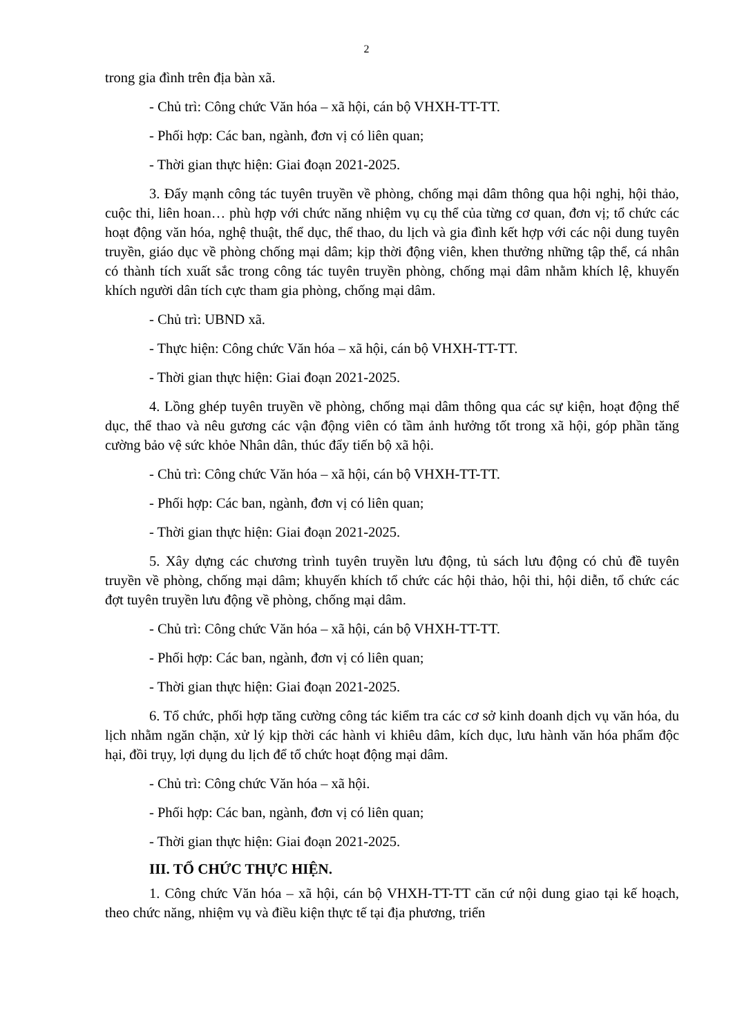2
trong gia đình trên địa bàn xã.
- Chủ trì: Công chức Văn hóa – xã hội, cán bộ VHXH-TT-TT.
- Phối hợp: Các ban, ngành, đơn vị có liên quan;
- Thời gian thực hiện: Giai đoạn 2021-2025.
3. Đẩy mạnh công tác tuyên truyền về phòng, chống mại dâm thông qua hội nghị, hội thảo, cuộc thi, liên hoan… phù hợp với chức năng nhiệm vụ cụ thể của từng cơ quan, đơn vị; tổ chức các hoạt động văn hóa, nghệ thuật, thể dục, thể thao, du lịch và gia đình kết hợp với các nội dung tuyên truyền, giáo dục về phòng chống mại dâm; kịp thời động viên, khen thưởng những tập thể, cá nhân có thành tích xuất sắc trong công tác tuyên truyền phòng, chống mại dâm nhằm khích lệ, khuyến khích người dân tích cực tham gia phòng, chống mại dâm.
- Chủ trì: UBND xã.
- Thực hiện: Công chức Văn hóa – xã hội, cán bộ VHXH-TT-TT.
- Thời gian thực hiện: Giai đoạn 2021-2025.
4. Lồng ghép tuyên truyền về phòng, chống mại dâm thông qua các sự kiện, hoạt động thể dục, thể thao và nêu gương các vận động viên có tầm ảnh hưởng tốt trong xã hội, góp phần tăng cường bảo vệ sức khỏe Nhân dân, thúc đẩy tiến bộ xã hội.
- Chủ trì: Công chức Văn hóa – xã hội, cán bộ VHXH-TT-TT.
- Phối hợp: Các ban, ngành, đơn vị có liên quan;
- Thời gian thực hiện: Giai đoạn 2021-2025.
5. Xây dựng các chương trình tuyên truyền lưu động, tủ sách lưu động có chủ đề tuyên truyền về phòng, chống mại dâm; khuyến khích tổ chức các hội thảo, hội thi, hội diễn, tổ chức các đợt tuyên truyền lưu động về phòng, chống mại dâm.
- Chủ trì: Công chức Văn hóa – xã hội, cán bộ VHXH-TT-TT.
- Phối hợp: Các ban, ngành, đơn vị có liên quan;
- Thời gian thực hiện: Giai đoạn 2021-2025.
6. Tổ chức, phối hợp tăng cường công tác kiểm tra các cơ sở kinh doanh dịch vụ văn hóa, du lịch nhằm ngăn chặn, xử lý kịp thời các hành vi khiêu dâm, kích dục, lưu hành văn hóa phẩm độc hại, đồi trụy, lợi dụng du lịch để tổ chức hoạt động mại dâm.
- Chủ trì: Công chức Văn hóa – xã hội.
- Phối hợp: Các ban, ngành, đơn vị có liên quan;
- Thời gian thực hiện: Giai đoạn 2021-2025.
III. TỔ CHỨC THỰC HIỆN.
1. Công chức Văn hóa – xã hội, cán bộ VHXH-TT-TT căn cứ nội dung giao tại kế hoạch, theo chức năng, nhiệm vụ và điều kiện thực tế tại địa phương, triển